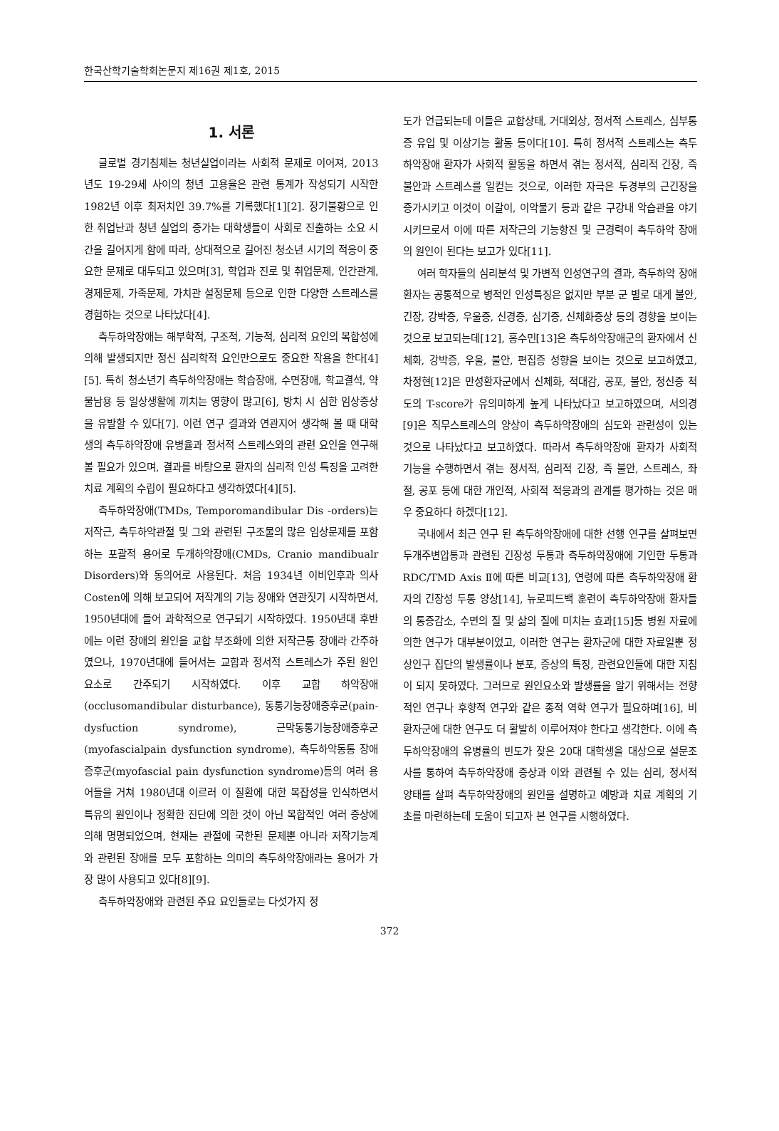한국산학기술학회논문지 제16권 제1호, 2015
1. 서론
글로벌 경기침체는 청년실업이라는 사회적 문제로 이어져, 2013년도 19-29세 사이의 청년 고용율은 관련 통계가 작성되기 시작한 1982년 이후 최저치인 39.7%를 기록했다[1][2]. 장기불황으로 인한 취업난과 청년 실업의 증가는 대학생들이 사회로 진출하는 소요 시간을 길어지게 함에 따라, 상대적으로 길어진 청소년 시기의 적응이 중요한 문제로 대두되고 있으며[3], 학업과 진로 및 취업문제, 인간관계, 경제문제, 가족문제, 가치관 설정문제 등으로 인한 다양한 스트레스를 경험하는 것으로 나타났다[4].
측두하악장애는 해부학적, 구조적, 기능적, 심리적 요인의 복합성에 의해 발생되지만 정신 심리학적 요인만으로도 중요한 작용을 한다[4][5]. 특히 청소년기 측두하악장애는 학습장애, 수면장애, 학교결석, 약물남용 등 일상생활에 끼치는 영향이 많고[6], 방치 시 심한 임상증상을 유발할 수 있다[7]. 이런 연구 결과와 연관지어 생각해 볼 때 대학생의 측두하악장애 유병율과 정서적 스트레스와의 관련 요인을 연구해 볼 필요가 있으며, 결과를 바탕으로 환자의 심리적 인성 특징을 고려한 치료 계획의 수립이 필요하다고 생각하였다[4][5].
측두하악장애(TMDs, Temporomandibular Dis -orders)는 저작근, 측두하악관절 및 그와 관련된 구조물의 많은 임상문제를 포함하는 포괄적 용어로 두개하악장애(CMDs, Cranio mandibualr Disorders)와 동의어로 사용된다. 처음 1934년 이비인후과 의사 Costen에 의해 보고되어 저작계의 기능 장애와 연관짓기 시작하면서, 1950년대에 들어 과학적으로 연구되기 시작하였다. 1950년대 후반에는 이런 장애의 원인을 교합 부조화에 의한 저작근통 장애라 간주하였으나, 1970년대에 들어서는 교합과 정서적 스트레스가 주된 원인 요소로 간주되기 시작하였다. 이후 교합 하악장애(occlusomandibular disturbance), 동통기능장애증후군(pain-dysfuction syndrome), 근막동통기능장애증후군(myofascialpain dysfunction syndrome), 측두하악동통 장애증후군(myofascial pain dysfunction syndrome)등의 여러 용어들을 거쳐 1980년대 이르러 이 질환에 대한 복잡성을 인식하면서 특유의 원인이나 정확한 진단에 의한 것이 아닌 복합적인 여러 증상에 의해 명명되었으며, 현재는 관절에 국한된 문제뿐 아니라 저작기능계와 관련된 장애를 모두 포함하는 의미의 측두하악장애라는 용어가 가장 많이 사용되고 있다[8][9].
측두하악장애와 관련된 주요 요인들로는 다섯가지 정
도가 언급되는데 이들은 교합상태, 거대외상, 정서적 스트레스, 심부통증 유입 및 이상기능 활동 등이다[10]. 특히 정서적 스트레스는 측두하악장애 환자가 사회적 활동을 하면서 겪는 정서적, 심리적 긴장, 즉 불안과 스트레스를 일컫는 것으로, 이러한 자극은 두경부의 근긴장을 증가시키고 이것이 이갈이, 이악물기 등과 같은 구강내 악습관을 야기시키므로서 이에 따른 저작근의 기능항진 및 근경력이 측두하악 장애의 원인이 된다는 보고가 있다[11].
여러 학자들의 심리분석 및 가변적 인성연구의 결과, 측두하악 장애환자는 공통적으로 병적인 인성특징은 없지만 부분 군 별로 대게 불안, 긴장, 강박증, 우울증, 신경증, 심기증, 신체화증상 등의 경향을 보이는 것으로 보고되는데[12], 홍수민[13]은 측두하악장애군의 환자에서 신체화, 강박증, 우울, 불안, 편집증 성향을 보이는 것으로 보고하였고, 차정현[12]은 만성환자군에서 신체화, 적대감, 공포, 불안, 정신증 척도의 T-score가 유의미하게 높게 나타났다고 보고하였으며, 서의경[9]은 직무스트레스의 양상이 측두하악장애의 심도와 관련성이 있는 것으로 나타났다고 보고하였다. 따라서 측두하악장애 환자가 사회적 기능을 수행하면서 겪는 정서적, 심리적 긴장, 즉 불안, 스트레스, 좌절, 공포 등에 대한 개인적, 사회적 적응과의 관계를 평가하는 것은 매우 중요하다 하겠다[12].
국내에서 최근 연구 된 측두하악장애에 대한 선행 연구를 살펴보면 두개주변압통과 관련된 긴장성 두통과 측두하악장애에 기인한 두통과 RDC/TMD Axis Ⅱ에 따른 비교[13], 연령에 따른 측두하악장애 환자의 긴장성 두통 양상[14], 뉴로피드백 훈련이 측두하악장애 환자들의 통증감소, 수면의 질 및 삶의 질에 미치는 효과[15]등 병원 자료에 의한 연구가 대부분이었고, 이러한 연구는 환자군에 대한 자료일뿐 정상인구 집단의 발생률이나 분포, 증상의 특징, 관련요인들에 대한 지침이 되지 못하였다. 그러므로 원인요소와 발생률을 알기 위해서는 전향적인 연구나 후향적 연구와 같은 종적 역학 연구가 필요하며[16], 비환자군에 대한 연구도 더 활발히 이루어져야 한다고 생각한다. 이에 측두하악장애의 유병률의 빈도가 잦은 20대 대학생을 대상으로 설문조사를 통하여 측두하악장애 증상과 이와 관련될 수 있는 심리, 정서적 양태를 살펴 측두하악장애의 원인을 설명하고 예방과 치료 계획의 기초를 마련하는데 도움이 되고자 본 연구를 시행하였다.
372